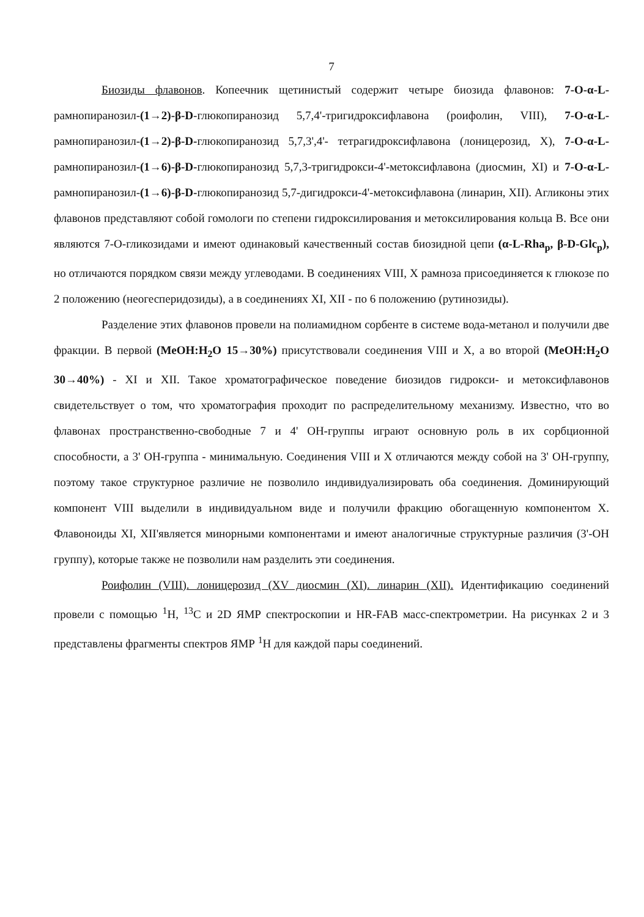7
Биозиды флавонов. Копеечник щетинистый содержит четыре биозида флавонов: 7-O-α-L-рамнопиранозил-(1→2)-β-D-глюкопиранозид 5,7,4'-тригидроксифлавона (роифолин, VIII), 7-O-α-L-рамнопиранозил-(1→2)-β-D-глюкопиранозид 5,7,3',4'- тетрагидроксифлавона (лоницерозид, X), 7-O-α-L-рамнопиранозил-(1→6)-β-D-глюкопиранозид 5,7,3-тригидрокси-4'-метоксифлавона (диосмин, XI) и 7-O-α-L-рамнопиранозил-(1→6)-β-D-глюкопиранозид 5,7-дигидрокси-4'-метоксифлавона (линарин, XII). Агликоны этих флавонов представляют собой гомологи по степени гидроксилирования и метоксилирования кольца B. Все они являются 7-O-гликозидами и имеют одинаковый качественный состав биозидной цепи (α-L-Rha<sub>p</sub>, β-D-Glc<sub>p</sub>), но отличаются порядком связи между углеводами. В соединениях VIII, X рамноза присоединяется к глюкозе по 2 положению (неогесперидозиды), а в соединениях XI, XII - по 6 положению (рутинозиды).
Разделение этих флавонов провели на полиамидном сорбенте в системе вода-метанол и получили две фракции. В первой (MeOH:H<sub>2</sub>O 15→30%) присутствовали соединения VIII и X, а во второй (MeOH:H<sub>2</sub>O 30→40%) - XI и XII. Такое хроматографическое поведение биозидов гидрокси- и метоксифлавонов свидетельствует о том, что хроматография проходит по распределительному механизму. Известно, что во флавонах пространственно-свободные 7 и 4' OH-группы играют основную роль в их сорбционной способности, а 3' OH-группа - минимальную. Соединения VIII и X отличаются между собой на 3' OH-группу, поэтому такое структурное различие не позволило индивидуализировать оба соединения. Доминирующий компонент VIII выделили в индивидуальном виде и получили фракцию обогащенную компонентом X. Флавоноиды XI, XII'является минорными компонентами и имеют аналогичные структурные различия (3'-OH группу), которые также не позволили нам разделить эти соединения.
Роифолин (VIII). лоницерозид (XV диосмин (XI). линарин (XII). Идентификацию соединений провели с помощью <sup>1</sup>H, <sup>13</sup>C и 2D ЯМР спектроскопии и HR-FAB масс-спектрометрии. На рисунках 2 и 3 представлены фрагменты спектров ЯМР <sup>1</sup>H для каждой пары соединений.